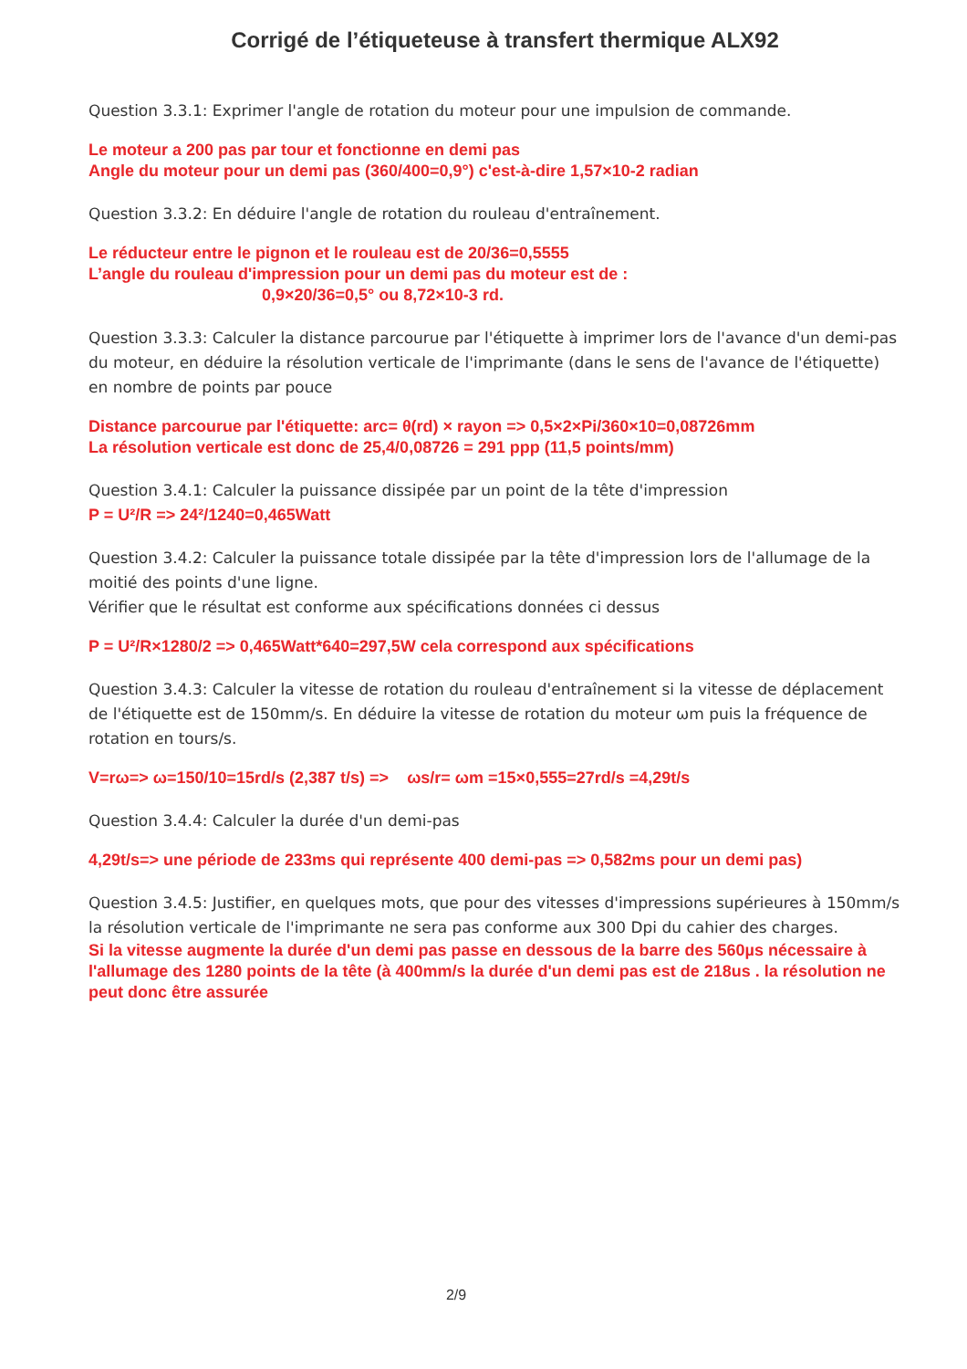Corrigé de l’étiqueteuse à transfert thermique ALX92
Question 3.3.1: Exprimer l'angle de rotation du moteur pour une impulsion de commande.
Le moteur a 200 pas par tour et fonctionne en demi pas
Angle du moteur pour un demi pas (360/400=0,9°) c'est-à-dire 1,57×10-2 radian
Question 3.3.2: En déduire l'angle de rotation du rouleau d'entraînement.
Le réducteur entre le pignon et le rouleau est de 20/36=0,5555
L’angle du rouleau d'impression pour un demi pas du moteur est de :
0,9×20/36=0,5° ou 8,72×10-3 rd.
Question 3.3.3: Calculer la distance parcourue par l'étiquette à imprimer lors de l'avance d'un demi-pas du moteur, en déduire la résolution verticale de l'imprimante (dans le sens de l'avance de l'étiquette) en nombre de points par pouce
Distance parcourue par l'étiquette: arc= θ(rd) × rayon => 0,5×2×Pi/360×10=0,08726mm
La résolution verticale est donc de 25,4/0,08726 = 291 ppp (11,5 points/mm)
Question 3.4.1: Calculer la puissance dissipée par un point de la tête d'impression
P = U²/R => 24²/1240=0,465Watt
Question 3.4.2: Calculer la puissance totale dissipée par la tête d'impression lors de l'allumage de la moitié des points d'une ligne.
Vérifier que le résultat est conforme aux spécifications données ci dessus
P = U²/R×1280/2 => 0,465Watt*640=297,5W cela correspond aux spécifications
Question 3.4.3: Calculer la vitesse de rotation du rouleau d'entraînement si la vitesse de déplacement de l'étiquette est de 150mm/s. En déduire la vitesse de rotation du moteur ωm puis la fréquence de rotation en tours/s.
V=rω=> ω=150/10=15rd/s (2,387 t/s) => ωs/r= ωm =15×0,555=27rd/s =4,29t/s
Question 3.4.4: Calculer la durée d'un demi-pas
4,29t/s=> une période de 233ms qui représente 400 demi-pas => 0,582ms pour un demi pas)
Question 3.4.5: Justifier, en quelques mots, que pour des vitesses d'impressions supérieures à 150mm/s la résolution verticale de l'imprimante ne sera pas conforme aux 300 Dpi du cahier des charges.
Si la vitesse augmente la durée d'un demi pas passe en dessous de la barre des 560µs nécessaire à l'allumage des 1280 points de la tête (à 400mm/s la durée d'un demi pas est de 218us . la résolution ne peut donc être assurée
2/9